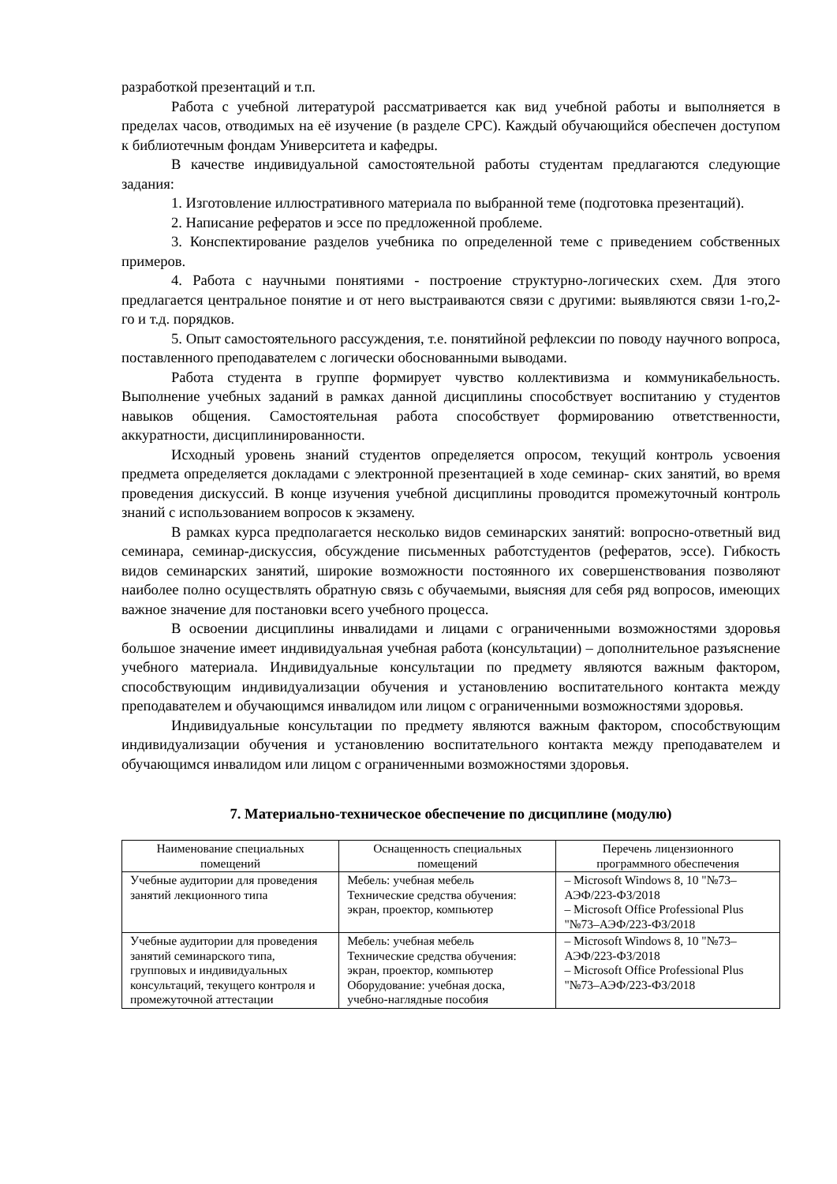разработкой презентаций и т.п.
Работа с учебной литературой рассматривается как вид учебной работы и выполняется в пределах часов, отводимых на её изучение (в разделе СРС). Каждый обучающийся обеспечен доступом к библиотечным фондам Университета и кафедры.
В качестве индивидуальной самостоятельной работы студентам предлагаются следующие задания:
1. Изготовление иллюстративного материала по выбранной теме (подготовка презентаций).
2. Написание рефератов и эссе по предложенной проблеме.
3. Конспектирование разделов учебника по определенной теме с приведением собственных примеров.
4. Работа с научными понятиями - построение структурно-логических схем. Для этого предлагается центральное понятие и от него выстраиваются связи с другими: выявляются связи 1-го,2-го и т.д. порядков.
5. Опыт самостоятельного рассуждения, т.е. понятийной рефлексии по поводу научного вопроса, поставленного преподавателем с логически обоснованными выводами.
Работа студента в группе формирует чувство коллективизма и коммуникабельность. Выполнение учебных заданий в рамках данной дисциплины способствует воспитанию у студентов навыков общения. Самостоятельная работа способствует формированию ответственности, аккуратности, дисциплинированности.
Исходный уровень знаний студентов определяется опросом, текущий контроль усвоения предмета определяется докладами с электронной презентацией в ходе семинар- ских занятий, во время проведения дискуссий. В конце изучения учебной дисциплины проводится промежуточный контроль знаний с использованием вопросов к экзамену.
В рамках курса предполагается несколько видов семинарских занятий: вопросно-ответный вид семинара, семинар-дискуссия, обсуждение письменных работстудентов (рефератов, эссе). Гибкость видов семинарских занятий, широкие возможности постоянного их совершенствования позволяют наиболее полно осуществлять обратную связь с обучаемыми, выясняя для себя ряд вопросов, имеющих важное значение для постановки всего учебного процесса.
В освоении дисциплины инвалидами и лицами с ограниченными возможностями здоровья большое значение имеет индивидуальная учебная работа (консультации) – дополнительное разъяснение учебного материала. Индивидуальные консультации по предмету являются важным фактором, способствующим индивидуализации обучения и установлению воспитательного контакта между преподавателем и обучающимся инвалидом или лицом с ограниченными возможностями здоровья.
Индивидуальные консультации по предмету являются важным фактором, способствующим индивидуализации обучения и установлению воспитательного контакта между преподавателем и обучающимся инвалидом или лицом с ограниченными возможностями здоровья.
7. Материально-техническое обеспечение по дисциплине (модулю)
| Наименование специальных помещений | Оснащенность специальных помещений | Перечень лицензионного программного обеспечения |
| --- | --- | --- |
| Учебные аудитории для проведения занятий лекционного типа | Мебель: учебная мебель Технические средства обучения: экран, проектор, компьютер | – Microsoft Windows 8, 10 "№73–АЭФ/223-ФЗ/2018 – Microsoft Office Professional Plus "№73–АЭФ/223-ФЗ/2018 |
| Учебные аудитории для проведения занятий семинарского типа, групповых и индивидуальных консультаций, текущего контроля и промежуточной аттестации | Мебель: учебная мебель Технические средства обучения: экран, проектор, компьютер Оборудование: учебная доска, учебно-наглядные пособия | – Microsoft Windows 8, 10 "№73–АЭФ/223-ФЗ/2018 – Microsoft Office Professional Plus "№73–АЭФ/223-ФЗ/2018 |